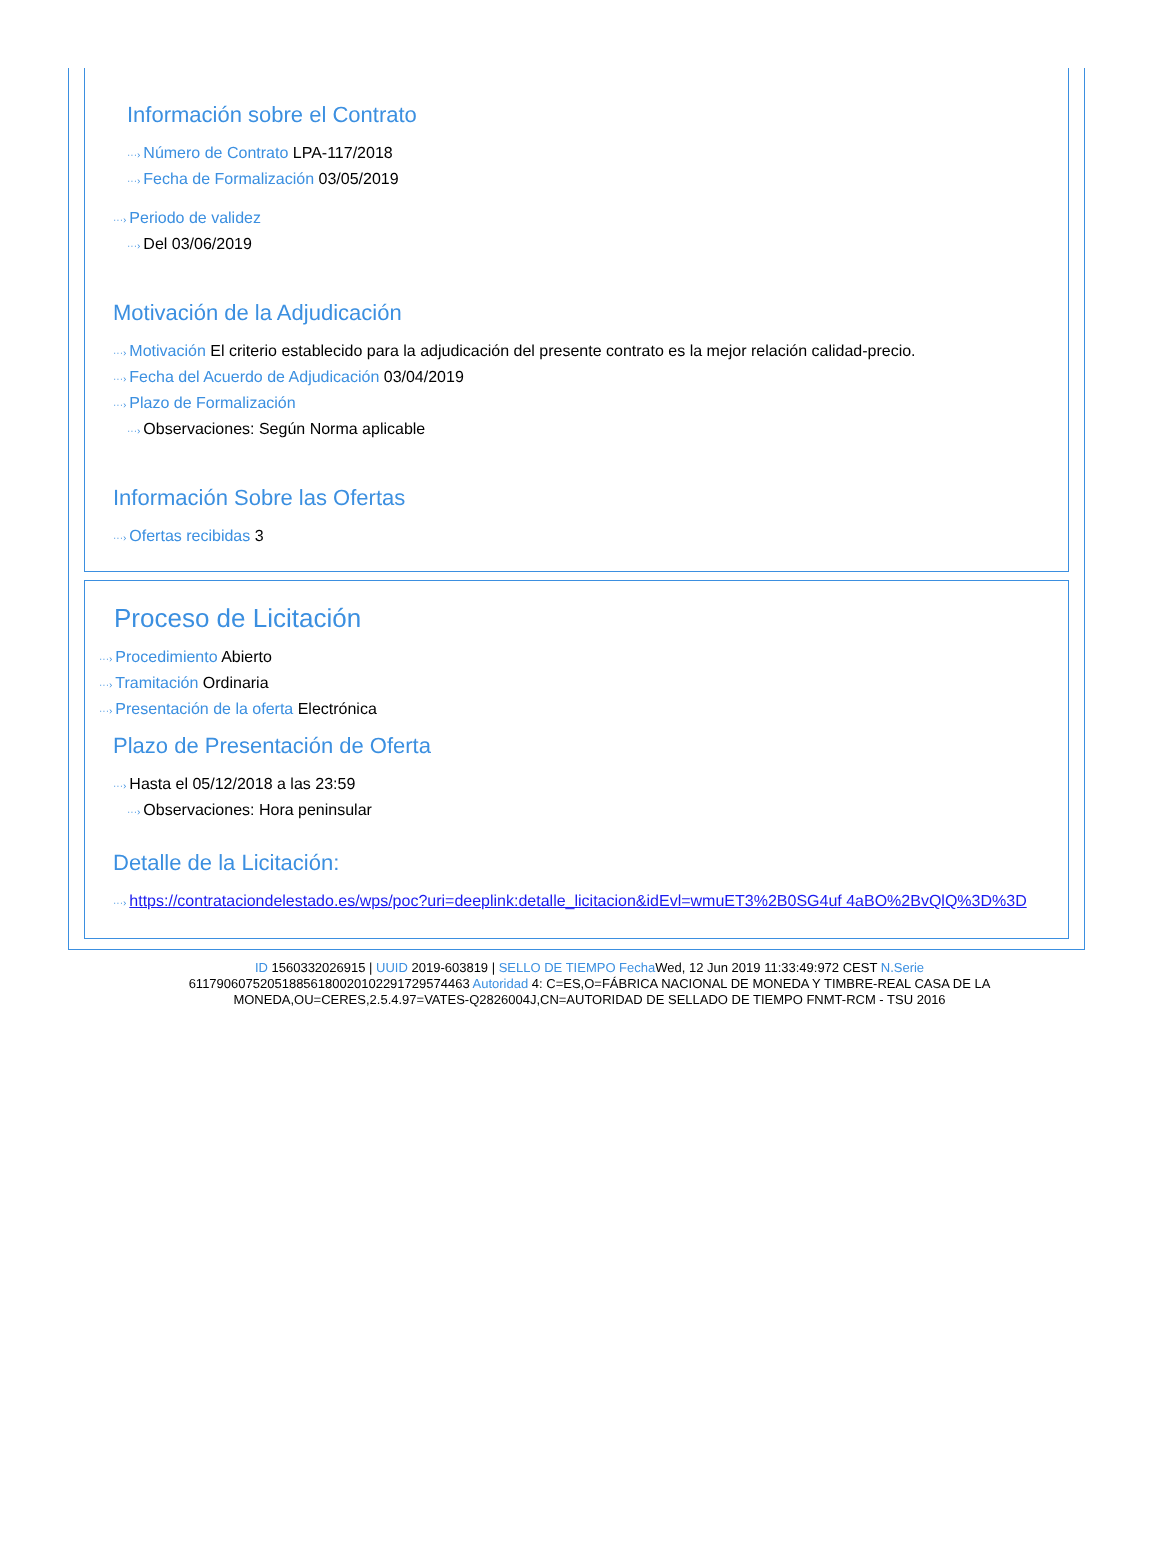Información sobre el Contrato
···› Número de Contrato LPA-117/2018
···› Fecha de Formalización 03/05/2019
···› Periodo de validez
···› Del 03/06/2019
Motivación de la Adjudicación
···› Motivación El criterio establecido para la adjudicación del presente contrato es la mejor relación calidad-precio.
···› Fecha del Acuerdo de Adjudicación 03/04/2019
···› Plazo de Formalización
···› Observaciones: Según Norma aplicable
Información Sobre las Ofertas
···› Ofertas recibidas 3
Proceso de Licitación
···› Procedimiento Abierto
···› Tramitación Ordinaria
···› Presentación de la oferta Electrónica
Plazo de Presentación de Oferta
···› Hasta el 05/12/2018 a las 23:59
···› Observaciones: Hora peninsular
Detalle de la Licitación:
···› https://contrataciondelestado.es/wps/poc?uri=deeplink:detalle_licitacion&idEvl=wmuET3%2B0SG4uf 4aBO%2BvQlQ%3D%3D
ID 1560332026915 | UUID 2019-603819 | SELLO DE TIEMPO Fecha Wed, 12 Jun 2019 11:33:49:972 CEST N.Serie 611790607520518856180020102291729574463 Autoridad 4: C=ES,O=FÁBRICA NACIONAL DE MONEDA Y TIMBRE-REAL CASA DE LA MONEDA,OU=CERES,2.5.4.97=VATES-Q2826004J,CN=AUTORIDAD DE SELLADO DE TIEMPO FNMT-RCM - TSU 2016